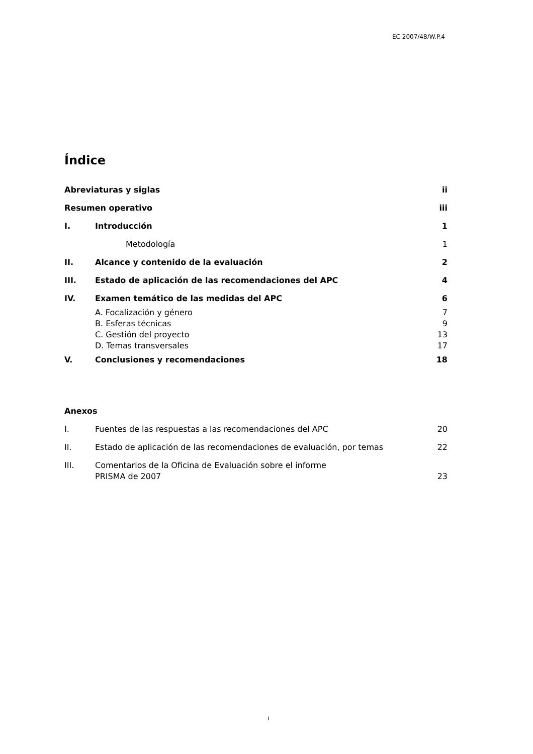EC 2007/48/W.P.4
Índice
Abreviaturas y siglas ii
Resumen operativo iii
I. Introducción 1
Metodología 1
II. Alcance y contenido de la evaluación 2
III. Estado de aplicación de las recomendaciones del APC 4
IV. Examen temático de las medidas del APC 6
A. Focalización y género 7
B. Esferas técnicas 9
C. Gestión del proyecto 13
D. Temas transversales 17
V. Conclusiones y recomendaciones 18
Anexos
I. Fuentes de las respuestas a las recomendaciones del APC 20
II. Estado de aplicación de las recomendaciones de evaluación, por temas 22
III. Comentarios de la Oficina de Evaluación sobre el informe
PRISMA de 2007 23
i